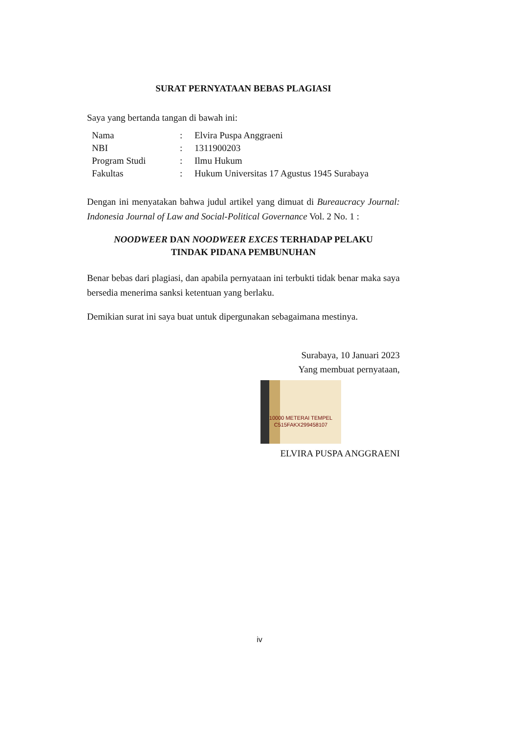SURAT PERNYATAAN BEBAS PLAGIASI
Saya yang bertanda tangan di bawah ini:
| Nama | : | Elvira Puspa Anggraeni |
| NBI | : | 1311900203 |
| Program Studi | : | Ilmu Hukum |
| Fakultas | : | Hukum Universitas 17 Agustus 1945 Surabaya |
Dengan ini menyatakan bahwa judul artikel yang dimuat di Bureaucracy Journal: Indonesia Journal of Law and Social-Political Governance Vol. 2 No. 1 :
NOODWEER DAN NOODWEER EXCES TERHADAP PELAKU
TINDAK PIDANA PEMBUNUHAN
Benar bebas dari plagiasi, dan apabila pernyataan ini terbukti tidak benar maka saya bersedia menerima sanksi ketentuan yang berlaku.
Demikian surat ini saya buat untuk dipergunakan sebagaimana mestinya.
Surabaya, 10 Januari 2023
Yang membuat pernyataan,
10000 METERAI TEMPEL
C515FAKX299458107
ELVIRA PUSPA ANGGRAENI
iv